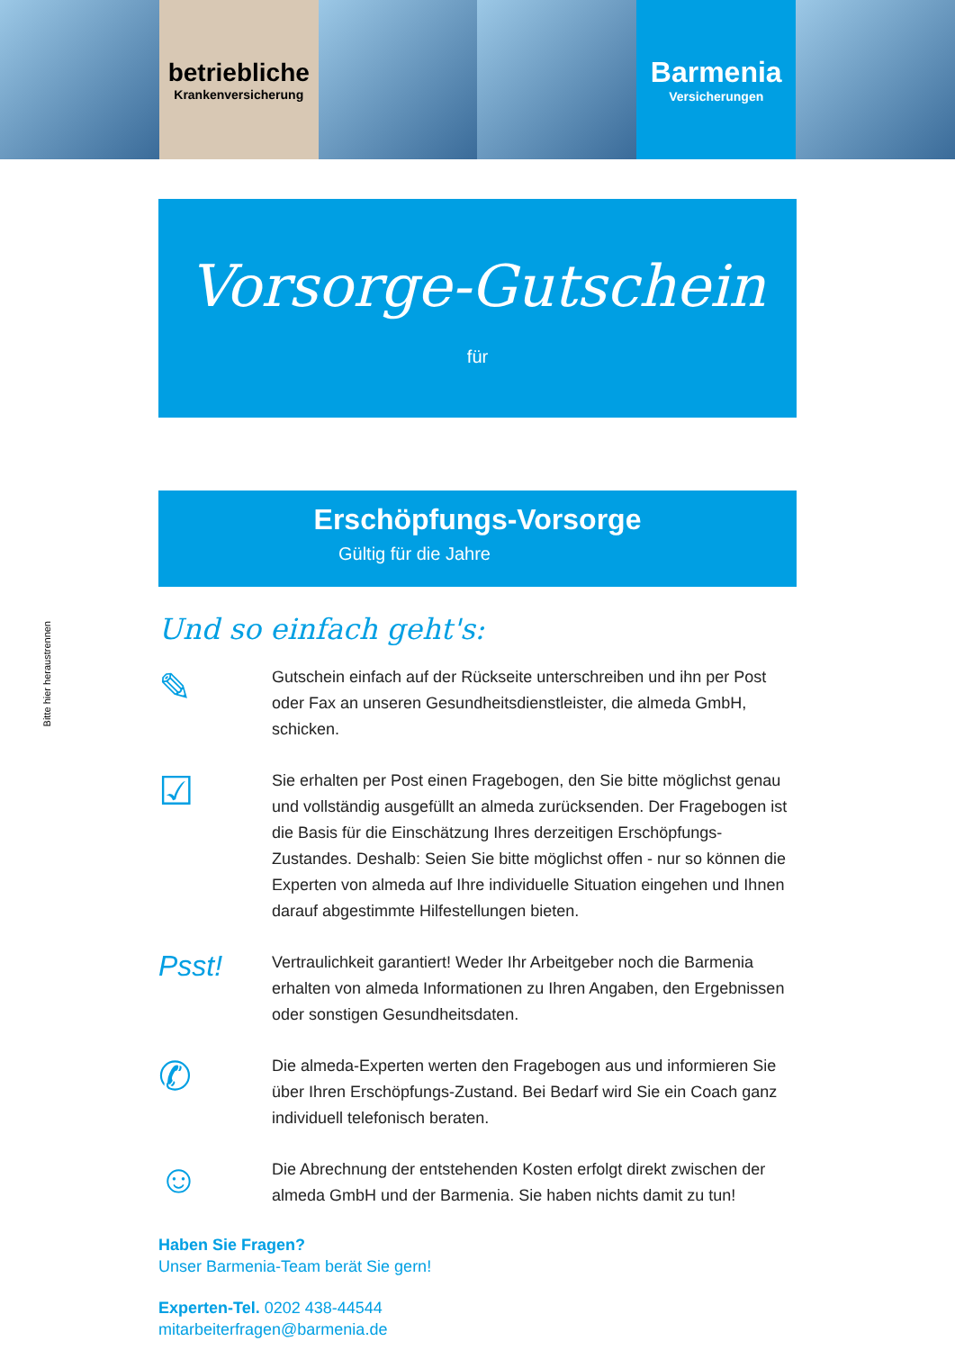betriebliche
Krankenversicherung
Barmenia
Versicherungen
Vorsorge-Gutschein
für
Erschöpfungs-Vorsorge
Gültig für die Jahre
Bitte hier heraustrennen
Und so einfach geht's:
✎
Gutschein einfach auf der Rückseite unterschreiben und ihn per Post oder Fax an unseren Gesundheitsdienstleister, die almeda GmbH, schicken.
☑
Sie erhalten per Post einen Fragebogen, den Sie bitte möglichst genau und vollständig ausgefüllt an almeda zurücksenden. Der Fragebogen ist die Basis für die Einschätzung Ihres derzeitigen Erschöpfungs-Zustandes. Deshalb: Seien Sie bitte möglichst offen - nur so können die Experten von almeda auf Ihre individuelle Situation eingehen und Ihnen darauf abgestimmte Hilfestellungen bieten.
Psst!
Vertraulichkeit garantiert! Weder Ihr Arbeitgeber noch die Barmenia erhalten von almeda Informationen zu Ihren Angaben, den Ergebnissen oder sonstigen Gesundheitsdaten.
✆
Die almeda-Experten werten den Fragebogen aus und informieren Sie über Ihren Erschöpfungs-Zustand. Bei Bedarf wird Sie ein Coach ganz individuell telefonisch beraten.
☺
Die Abrechnung der entstehenden Kosten erfolgt direkt zwischen der almeda GmbH und der Barmenia. Sie haben nichts damit zu tun!
Haben Sie Fragen?
Unser Barmenia-Team berät Sie gern!
Experten-Tel. 0202 438-44544
mitarbeiterfragen@barmenia.de